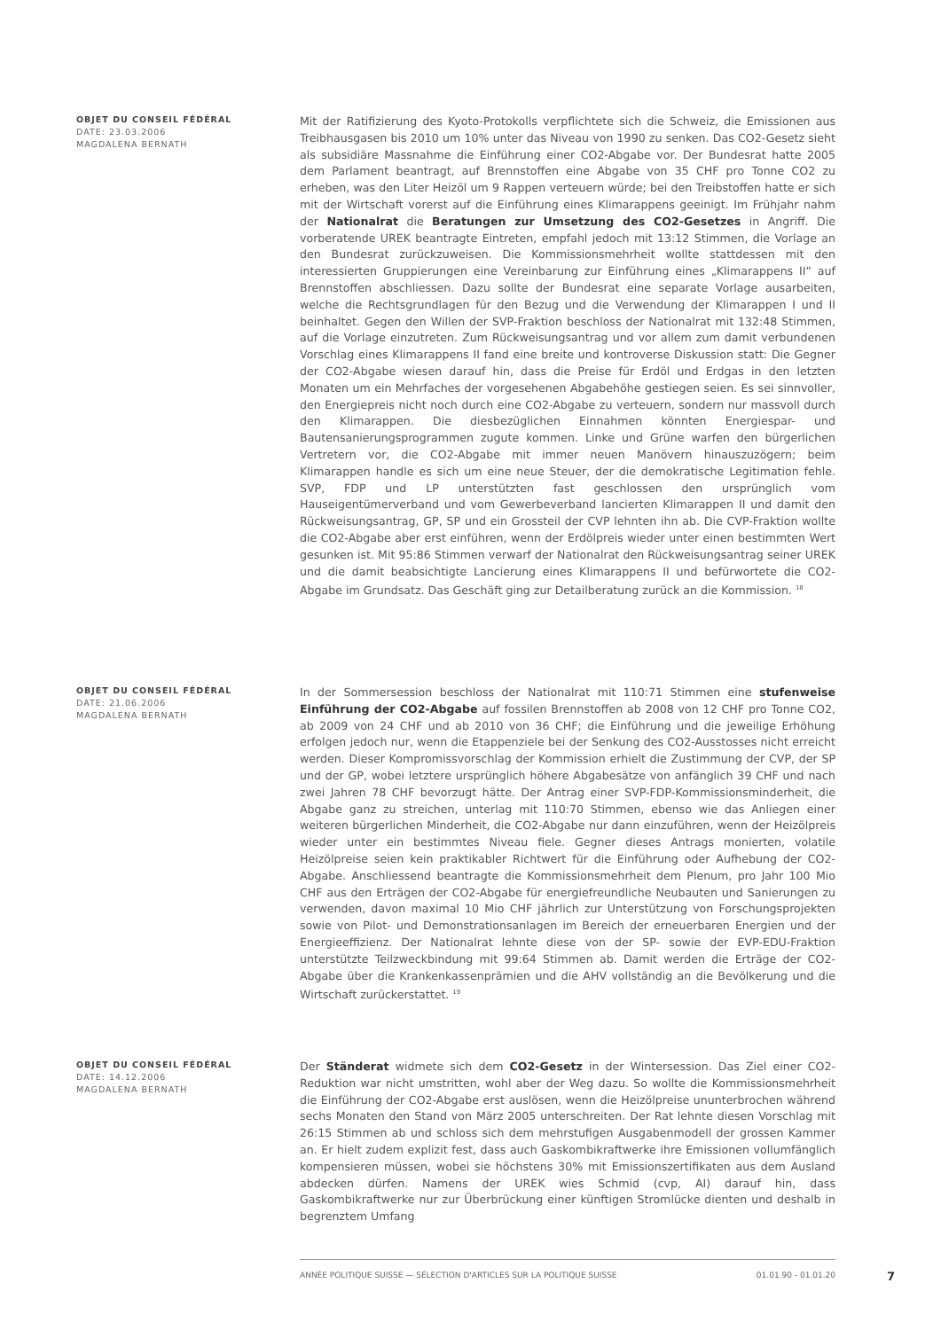OBJET DU CONSEIL FÉDÉRAL
DATE: 23.03.2006
MAGDALENA BERNATH
Mit der Ratifizierung des Kyoto-Protokolls verpflichtete sich die Schweiz, die Emissionen aus Treibhausgasen bis 2010 um 10% unter das Niveau von 1990 zu senken. Das CO2-Gesetz sieht als subsidiäre Massnahme die Einführung einer CO2-Abgabe vor. Der Bundesrat hatte 2005 dem Parlament beantragt, auf Brennstoffen eine Abgabe von 35 CHF pro Tonne CO2 zu erheben, was den Liter Heizöl um 9 Rappen verteuern würde; bei den Treibstoffen hatte er sich mit der Wirtschaft vorerst auf die Einführung eines Klimarappens geeinigt. Im Frühjahr nahm der Nationalrat die Beratungen zur Umsetzung des CO2-Gesetzes in Angriff. Die vorberatende UREK beantragte Eintreten, empfahl jedoch mit 13:12 Stimmen, die Vorlage an den Bundesrat zurückzuweisen. Die Kommissionsmehrheit wollte stattdessen mit den interessierten Gruppierungen eine Vereinbarung zur Einführung eines „Klimarappens II“ auf Brennstoffen abschliessen. Dazu sollte der Bundesrat eine separate Vorlage ausarbeiten, welche die Rechtsgrundlagen für den Bezug und die Verwendung der Klimarappen I und II beinhaltet. Gegen den Willen der SVP-Fraktion beschloss der Nationalrat mit 132:48 Stimmen, auf die Vorlage einzutreten. Zum Rückweisungsantrag und vor allem zum damit verbundenen Vorschlag eines Klimarappens II fand eine breite und kontroverse Diskussion statt: Die Gegner der CO2-Abgabe wiesen darauf hin, dass die Preise für Erdöl und Erdgas in den letzten Monaten um ein Mehrfaches der vorgesehenen Abgabehöhe gestiegen seien. Es sei sinnvoller, den Energiepreis nicht noch durch eine CO2-Abgabe zu verteuern, sondern nur massvoll durch den Klimarappen. Die diesbezüglichen Einnahmen könnten Energiespar- und Bautensanierungsprogrammen zugute kommen. Linke und Grüne warfen den bürgerlichen Vertretern vor, die CO2-Abgabe mit immer neuen Manövern hinauszuzögern; beim Klimarappen handle es sich um eine neue Steuer, der die demokratische Legitimation fehle. SVP, FDP und LP unterstützten fast geschlossen den ursprünglich vom Hauseigentümerverband und vom Gewerbeverband lancierten Klimarappen II und damit den Rückweisungsantrag, GP, SP und ein Grossteil der CVP lehnten ihn ab. Die CVP-Fraktion wollte die CO2-Abgabe aber erst einführen, wenn der Erdölpreis wieder unter einen bestimmten Wert gesunken ist. Mit 95:86 Stimmen verwarf der Nationalrat den Rückweisungsantrag seiner UREK und die damit beabsichtigte Lancierung eines Klimarappens II und befürwortete die CO2-Abgabe im Grundsatz. Das Geschäft ging zur Detailberatung zurück an die Kommission. <sup>18</sup>
OBJET DU CONSEIL FÉDÉRAL
DATE: 21.06.2006
MAGDALENA BERNATH
In der Sommersession beschloss der Nationalrat mit 110:71 Stimmen eine stufenweise Einführung der CO2-Abgabe auf fossilen Brennstoffen ab 2008 von 12 CHF pro Tonne CO2, ab 2009 von 24 CHF und ab 2010 von 36 CHF; die Einführung und die jeweilige Erhöhung erfolgen jedoch nur, wenn die Etappenziele bei der Senkung des CO2-Ausstosses nicht erreicht werden. Dieser Kompromissvorschlag der Kommission erhielt die Zustimmung der CVP, der SP und der GP, wobei letztere ursprünglich höhere Abgabesätze von anfänglich 39 CHF und nach zwei Jahren 78 CHF bevorzugt hätte. Der Antrag einer SVP-FDP-Kommissionsminderheit, die Abgabe ganz zu streichen, unterlag mit 110:70 Stimmen, ebenso wie das Anliegen einer weiteren bürgerlichen Minderheit, die CO2-Abgabe nur dann einzuführen, wenn der Heizölpreis wieder unter ein bestimmtes Niveau fiele. Gegner dieses Antrags monierten, volatile Heizölpreise seien kein praktikabler Richtwert für die Einführung oder Aufhebung der CO2-Abgabe. Anschliessend beantragte die Kommissionsmehrheit dem Plenum, pro Jahr 100 Mio CHF aus den Erträgen der CO2-Abgabe für energiefreundliche Neubauten und Sanierungen zu verwenden, davon maximal 10 Mio CHF jährlich zur Unterstützung von Forschungsprojekten sowie von Pilot- und Demonstrationsanlagen im Bereich der erneuerbaren Energien und der Energieeffizienz. Der Nationalrat lehnte diese von der SP- sowie der EVP-EDU-Fraktion unterstützte Teilzweckbindung mit 99:64 Stimmen ab. Damit werden die Erträge der CO2-Abgabe über die Krankenkassenprämien und die AHV vollständig an die Bevölkerung und die Wirtschaft zurückerstattet. <sup>19</sup>
OBJET DU CONSEIL FÉDÉRAL
DATE: 14.12.2006
MAGDALENA BERNATH
Der Ständerat widmete sich dem CO2-Gesetz in der Wintersession. Das Ziel einer CO2-Reduktion war nicht umstritten, wohl aber der Weg dazu. So wollte die Kommissionsmehrheit die Einführung der CO2-Abgabe erst auslösen, wenn die Heizölpreise ununterbrochen während sechs Monaten den Stand von März 2005 unterschreiten. Der Rat lehnte diesen Vorschlag mit 26:15 Stimmen ab und schloss sich dem mehrstufigen Ausgabenmodell der grossen Kammer an. Er hielt zudem explizit fest, dass auch Gaskombikraftwerke ihre Emissionen vollumfänglich kompensieren müssen, wobei sie höchstens 30% mit Emissionszertifikaten aus dem Ausland abdecken dürfen. Namens der UREK wies Schmid (cvp, AI) darauf hin, dass Gaskombikraftwerke nur zur Überbrückung einer künftigen Stromlücke dienten und deshalb in begrenztem Umfang
ANNÉE POLITIQUE SUISSE — SÉLECTION D'ARTICLES SUR LA POLITIQUE SUISSE 01.01.90 - 01.01.20
7